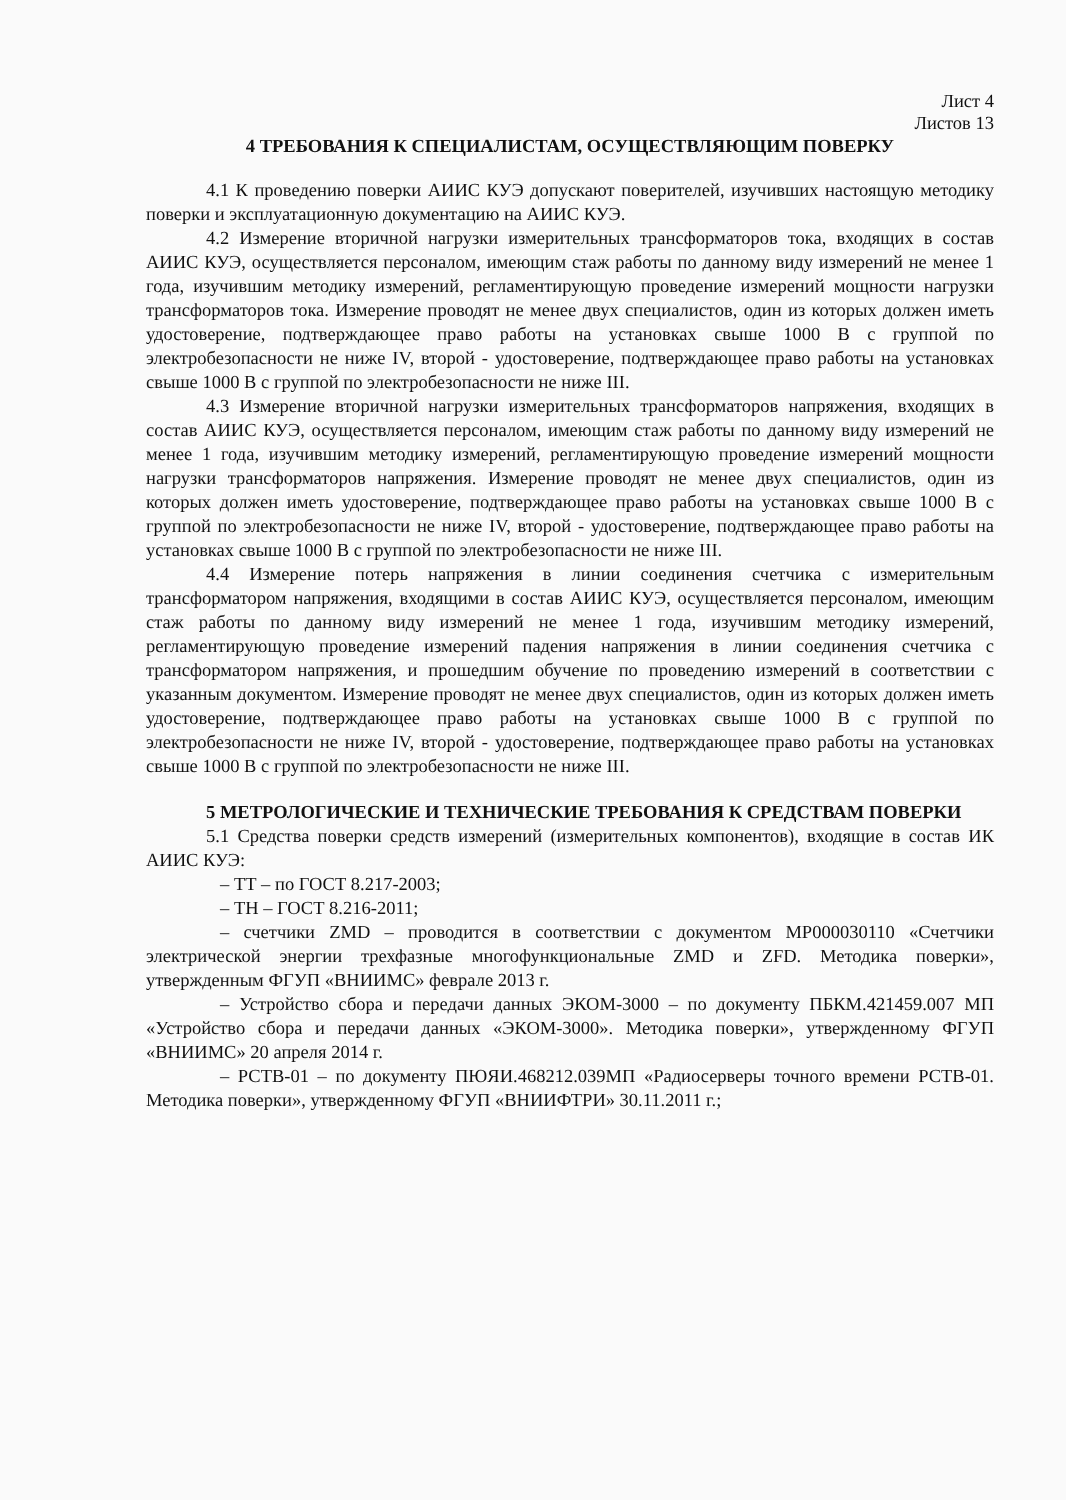Лист 4
Листов 13
4 ТРЕБОВАНИЯ К СПЕЦИАЛИСТАМ, ОСУЩЕСТВЛЯЮЩИМ ПОВЕРКУ
4.1 К проведению поверки АИИС КУЭ допускают поверителей, изучивших настоящую методику поверки и эксплуатационную документацию на АИИС КУЭ.
4.2 Измерение вторичной нагрузки измерительных трансформаторов тока, входящих в состав АИИС КУЭ, осуществляется персоналом, имеющим стаж работы по данному виду измерений не менее 1 года, изучившим методику измерений, регламентирующую проведение измерений мощности нагрузки трансформаторов тока. Измерение проводят не менее двух специалистов, один из которых должен иметь удостоверение, подтверждающее право работы на установках свыше 1000 В с группой по электробезопасности не ниже IV, второй - удостоверение, подтверждающее право работы на установках свыше 1000 В с группой по электробезопасности не ниже III.
4.3 Измерение вторичной нагрузки измерительных трансформаторов напряжения, входящих в состав АИИС КУЭ, осуществляется персоналом, имеющим стаж работы по данному виду измерений не менее 1 года, изучившим методику измерений, регламентирующую проведение измерений мощности нагрузки трансформаторов напряжения. Измерение проводят не менее двух специалистов, один из которых должен иметь удостоверение, подтверждающее право работы на установках свыше 1000 В с группой по электробезопасности не ниже IV, второй - удостоверение, подтверждающее право работы на установках свыше 1000 В с группой по электробезопасности не ниже III.
4.4 Измерение потерь напряжения в линии соединения счетчика с измерительным трансформатором напряжения, входящими в состав АИИС КУЭ, осуществляется персоналом, имеющим стаж работы по данному виду измерений не менее 1 года, изучившим методику измерений, регламентирующую проведение измерений падения напряжения в линии соединения счетчика с трансформатором напряжения, и прошедшим обучение по проведению измерений в соответствии с указанным документом. Измерение проводят не менее двух специалистов, один из которых должен иметь удостоверение, подтверждающее право работы на установках свыше 1000 В с группой по электробезопасности не ниже IV, второй - удостоверение, подтверждающее право работы на установках свыше 1000 В с группой по электробезопасности не ниже III.
5 МЕТРОЛОГИЧЕСКИЕ И ТЕХНИЧЕСКИЕ ТРЕБОВАНИЯ К СРЕДСТВАМ ПОВЕРКИ
5.1 Средства поверки средств измерений (измерительных компонентов), входящие в состав ИК АИИС КУЭ:
– ТТ – по ГОСТ 8.217-2003;
– ТН – ГОСТ 8.216-2011;
– счетчики ZMD – проводится в соответствии с документом МР000030110 «Счетчики электрической энергии трехфазные многофункциональные ZMD и ZFD. Методика поверки», утвержденным ФГУП «ВНИИМС» феврале 2013 г.
– Устройство сбора и передачи данных ЭКОМ-3000 – по документу ПБКМ.421459.007 МП «Устройство сбора и передачи данных «ЭКОМ-3000». Методика поверки», утвержденному ФГУП «ВНИИМС» 20 апреля 2014 г.
– РСТВ-01 – по документу ПЮЯИ.468212.039МП «Радиосерверы точного времени РСТВ-01. Методика поверки», утвержденному ФГУП «ВНИИФТРИ» 30.11.2011 г.;